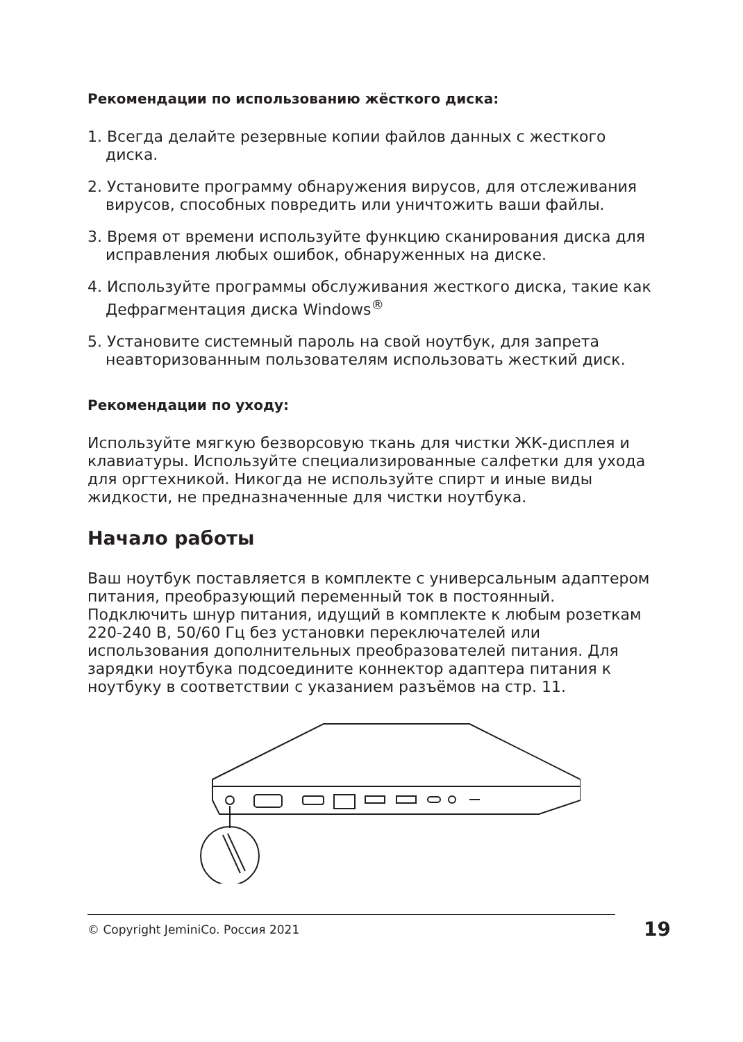Рекомендации по использованию жёсткого диска:
1. Всегда делайте резервные копии файлов данных с жесткого диска.
2. Установите программу обнаружения вирусов, для отслеживания вирусов, способных повредить или уничтожить ваши файлы.
3. Время от времени используйте функцию сканирования диска для исправления любых ошибок, обнаруженных на диске.
4. Используйте программы обслуживания жесткого диска, такие как Дефрагментация диска Windows<sup>®</sup>
5. Установите системный пароль на свой ноутбук, для запрета неавторизованным пользователям использовать жесткий диск.
Рекомендации по уходу:
Используйте мягкую безворсовую ткань для чистки ЖК-дисплея и клавиатуры. Используйте специализированные салфетки для ухода для оргтехникой. Никогда не используйте спирт и иные виды жидкости, не предназначенные для чистки ноутбука.
Начало работы
Ваш ноутбук поставляется в комплекте с универсальным адаптером питания, преобразующий переменный ток в постоянный. Подключить шнур питания, идущий в комплекте к любым розеткам 220-240 В, 50/60 Гц без установки переключателей или использования дополнительных преобразователей питания. Для зарядки ноутбука подсоедините коннектор адаптера питания к ноутбуку в соответствии с указанием разъёмов на стр. 11.
© Copyright JeminiCo. Россия 2021 19